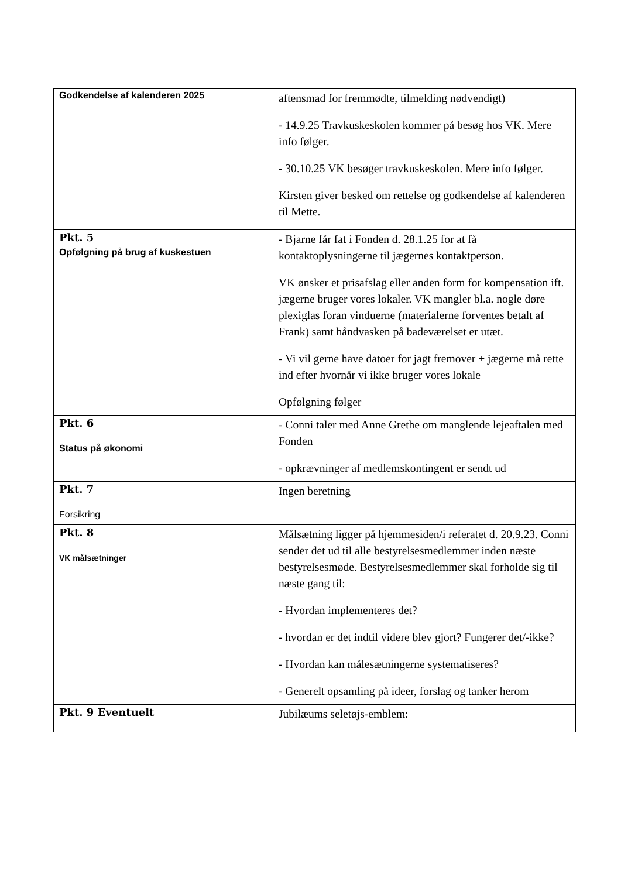| Godkendelse af kalenderen 2025 | aftensmad for fremmødte, tilmelding nødvendigt) - 14.9.25 Travkuskeskolen kommer på besøg hos VK. Mere info følger. - 30.10.25 VK besøger travkuskeskolen. Mere info følger. Kirsten giver besked om rettelse og godkendelse af kalenderen til Mette. |
| Pkt. 5 Opfølgning på brug af kuskestuen | - Bjarne får fat i Fonden d. 28.1.25 for at få kontaktoplysningerne til jægernes kontaktperson. VK ønsker et prisafslag eller anden form for kompensation ift. jægerne bruger vores lokaler. VK mangler bl.a. nogle døre + plexiglas foran vinduerne (materialerne forventes betalt af Frank) samt håndvasken på badeværelset er utæt. - Vi vil gerne have datoer for jagt fremover + jægerne må rette ind efter hvornår vi ikke bruger vores lokale Opfølgning følger |
| Pkt. 6 Status på økonomi | - Conni taler med Anne Grethe om manglende lejeaftalen med Fonden - opkrævninger af medlemskontingent er sendt ud |
| Pkt. 7 Forsikring | Ingen beretning |
| Pkt. 8 VK målsætninger | Målsætning ligger på hjemmesiden/i referatet d. 20.9.23. Conni sender det ud til alle bestyrelsesmedlemmer inden næste bestyrelsesmøde. Bestyrelsesmedlemmer skal forholde sig til næste gang til: - Hvordan implementeres det? - hvordan er det indtil videre blev gjort? Fungerer det/-ikke? - Hvordan kan målesætningerne systematiseres? - Generelt opsamling på ideer, forslag og tanker herom |
| Pkt. 9 Eventuelt | Jubilæums seletøjs-emblem: |